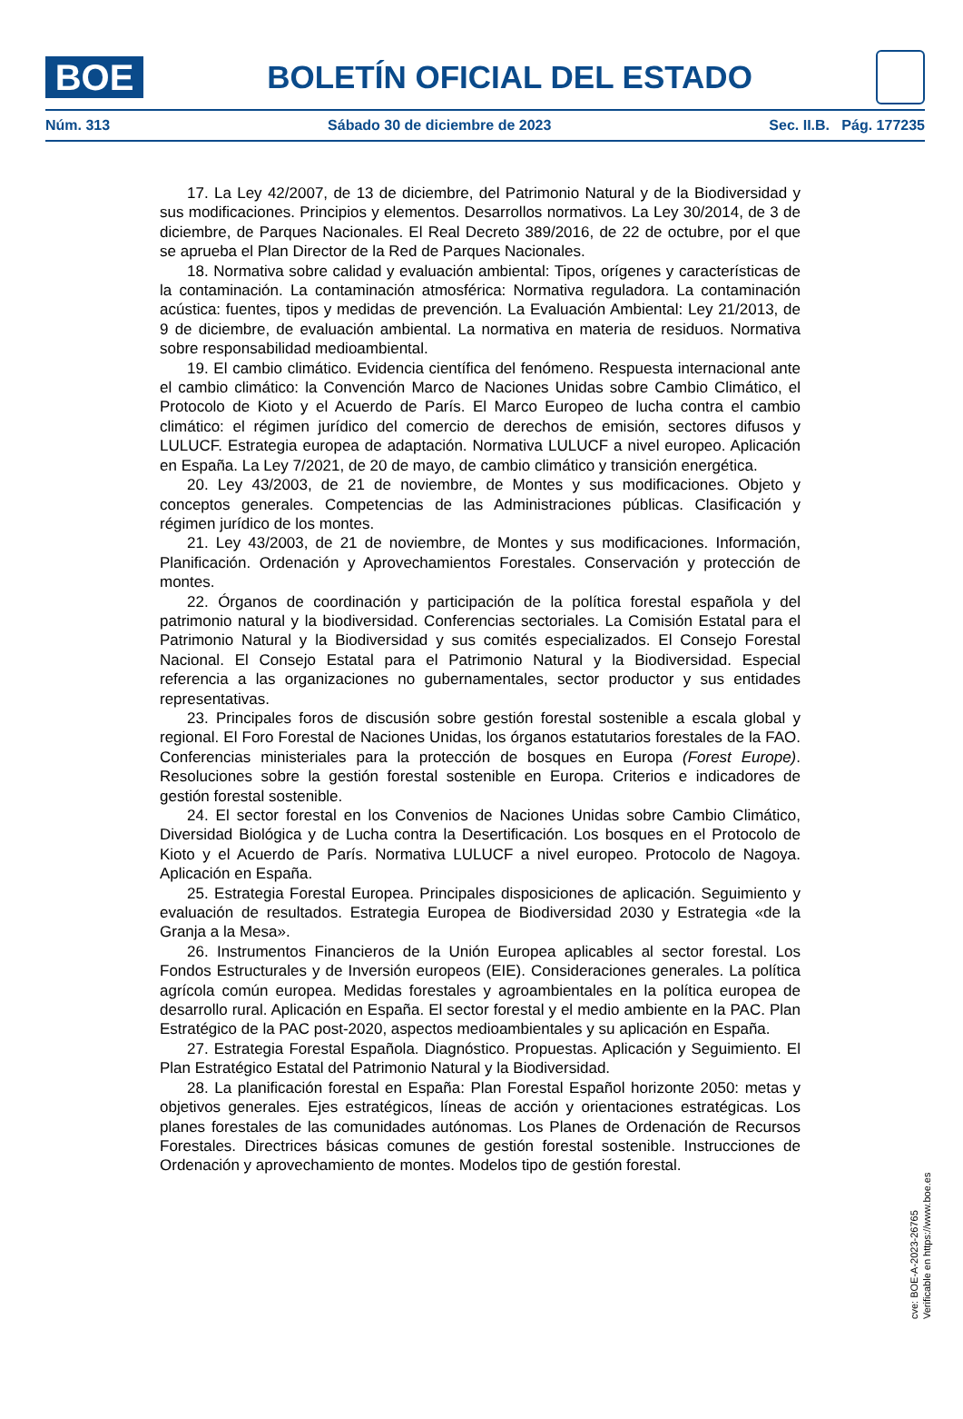BOE
BOLETÍN OFICIAL DEL ESTADO
Núm. 313 Sábado 30 de diciembre de 2023 Sec. II.B. Pág. 177235
17. La Ley 42/2007, de 13 de diciembre, del Patrimonio Natural y de la Biodiversidad y sus modificaciones. Principios y elementos. Desarrollos normativos. La Ley 30/2014, de 3 de diciembre, de Parques Nacionales. El Real Decreto 389/2016, de 22 de octubre, por el que se aprueba el Plan Director de la Red de Parques Nacionales.
18. Normativa sobre calidad y evaluación ambiental: Tipos, orígenes y características de la contaminación. La contaminación atmosférica: Normativa reguladora. La contaminación acústica: fuentes, tipos y medidas de prevención. La Evaluación Ambiental: Ley 21/2013, de 9 de diciembre, de evaluación ambiental. La normativa en materia de residuos. Normativa sobre responsabilidad medioambiental.
19. El cambio climático. Evidencia científica del fenómeno. Respuesta internacional ante el cambio climático: la Convención Marco de Naciones Unidas sobre Cambio Climático, el Protocolo de Kioto y el Acuerdo de París. El Marco Europeo de lucha contra el cambio climático: el régimen jurídico del comercio de derechos de emisión, sectores difusos y LULUCF. Estrategia europea de adaptación. Normativa LULUCF a nivel europeo. Aplicación en España. La Ley 7/2021, de 20 de mayo, de cambio climático y transición energética.
20. Ley 43/2003, de 21 de noviembre, de Montes y sus modificaciones. Objeto y conceptos generales. Competencias de las Administraciones públicas. Clasificación y régimen jurídico de los montes.
21. Ley 43/2003, de 21 de noviembre, de Montes y sus modificaciones. Información, Planificación. Ordenación y Aprovechamientos Forestales. Conservación y protección de montes.
22. Órganos de coordinación y participación de la política forestal española y del patrimonio natural y la biodiversidad. Conferencias sectoriales. La Comisión Estatal para el Patrimonio Natural y la Biodiversidad y sus comités especializados. El Consejo Forestal Nacional. El Consejo Estatal para el Patrimonio Natural y la Biodiversidad. Especial referencia a las organizaciones no gubernamentales, sector productor y sus entidades representativas.
23. Principales foros de discusión sobre gestión forestal sostenible a escala global y regional. El Foro Forestal de Naciones Unidas, los órganos estatutarios forestales de la FAO. Conferencias ministeriales para la protección de bosques en Europa (Forest Europe). Resoluciones sobre la gestión forestal sostenible en Europa. Criterios e indicadores de gestión forestal sostenible.
24. El sector forestal en los Convenios de Naciones Unidas sobre Cambio Climático, Diversidad Biológica y de Lucha contra la Desertificación. Los bosques en el Protocolo de Kioto y el Acuerdo de París. Normativa LULUCF a nivel europeo. Protocolo de Nagoya. Aplicación en España.
25. Estrategia Forestal Europea. Principales disposiciones de aplicación. Seguimiento y evaluación de resultados. Estrategia Europea de Biodiversidad 2030 y Estrategia «de la Granja a la Mesa».
26. Instrumentos Financieros de la Unión Europea aplicables al sector forestal. Los Fondos Estructurales y de Inversión europeos (EIE). Consideraciones generales. La política agrícola común europea. Medidas forestales y agroambientales en la política europea de desarrollo rural. Aplicación en España. El sector forestal y el medio ambiente en la PAC. Plan Estratégico de la PAC post-2020, aspectos medioambientales y su aplicación en España.
27. Estrategia Forestal Española. Diagnóstico. Propuestas. Aplicación y Seguimiento. El Plan Estratégico Estatal del Patrimonio Natural y la Biodiversidad.
28. La planificación forestal en España: Plan Forestal Español horizonte 2050: metas y objetivos generales. Ejes estratégicos, líneas de acción y orientaciones estratégicas. Los planes forestales de las comunidades autónomas. Los Planes de Ordenación de Recursos Forestales. Directrices básicas comunes de gestión forestal sostenible. Instrucciones de Ordenación y aprovechamiento de montes. Modelos tipo de gestión forestal.
cve: BOE-A-2023-26765
Verificable en https://www.boe.es